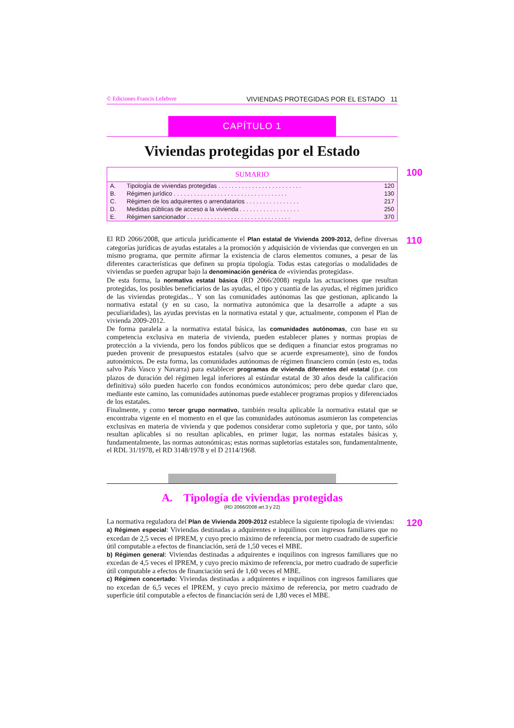© Ediciones Francis Lefebvre VIVIENDAS PROTEGIDAS POR EL ESTADO 11
CAPÍTULO 1
Viviendas protegidas por el Estado
100
| SUMARIO | | |
| --- | --- | --- |
| A. | Tipología de viviendas protegidas . . . . . . . . . . . . . . . . . . . . . . . . . | 120 |
| B. | Régimen jurídico . . . . . . . . . . . . . . . . . . . . . . . . . . . . . . . . . . | 130 |
| C. | Régimen de los adquirentes o arrendatarios . . . . . . . . . . . . . . . . | 217 |
| D. | Medidas públicas de acceso a la vivienda . . . . . . . . . . . . . . . . . . | 250 |
| E. | Régimen sancionador . . . . . . . . . . . . . . . . . . . . . . . . . . . . . . . | 370 |
110
El RD 2066/2008, que articula jurídicamente el Plan estatal de Vivienda 2009-2012, define diversas categorías jurídicas de ayudas estatales a la promoción y adquisición de viviendas que convergen en un mismo programa, que permite afirmar la existencia de claros elementos comunes, a pesar de las diferentes características que definen su propia tipología. Todas estas categorías o modalidades de viviendas se pueden agrupar bajo la denominación genérica de «viviendas protegidas».
De esta forma, la normativa estatal básica (RD 2066/2008) regula las actuaciones que resultan protegidas, los posibles beneficiarios de las ayudas, el tipo y cuantía de las ayudas, el régimen jurídico de las viviendas protegidas... Y son las comunidades autónomas las que gestionan, aplicando la normativa estatal (y en su caso, la normativa autonómica que la desarrolle a adapte a sus peculiaridades), las ayudas previstas en la normativa estatal y que, actualmente, componen el Plan de vivienda 2009-2012.
De forma paralela a la normativa estatal básica, las comunidades autónomas, con base en su competencia exclusiva en materia de vivienda, pueden establecer planes y normas propias de protección a la vivienda, pero los fondos públicos que se dediquen a financiar estos programas no pueden provenir de presupuestos estatales (salvo que se acuerde expresamente), sino de fondos autonómicos. De esta forma, las comunidades autónomas de régimen financiero común (esto es, todas salvo País Vasco y Navarra) para establecer programas de vivienda diferentes del estatal (p.e. con plazos de duración del régimen legal inferiores al estándar estatal de 30 años desde la calificación definitiva) sólo pueden hacerlo con fondos económicos autonómicos; pero debe quedar claro que, mediante este camino, las comunidades autónomas puede establecer programas propios y diferenciados de los estatales.
Finalmente, y como tercer grupo normativo, también resulta aplicable la normativa estatal que se encontraba vigente en el momento en el que las comunidades autónomas asumieron las competencias exclusivas en materia de vivienda y que podemos considerar como supletoria y que, por tanto, sólo resultan aplicables si no resultan aplicables, en primer lugar, las normas estatales básicas y, fundamentalmente, las normas autonómicas; estas normas supletorias estatales son, fundamentalmente, el RDL 31/1978, el RD 3148/1978 y el D 2114/1968.
A. Tipología de viviendas protegidas
(RD 2066/2008 art.3 y 22)
120
La normativa reguladora del Plan de Vivienda 2009-2012 establece la siguiente tipología de viviendas:
a) Régimen especial: Viviendas destinadas a adquirentes e inquilinos con ingresos familiares que no excedan de 2,5 veces el IPREM, y cuyo precio máximo de referencia, por metro cuadrado de superficie útil computable a efectos de financiación, será de 1,50 veces el MBE.
b) Régimen general: Viviendas destinadas a adquirentes e inquilinos con ingresos familiares que no excedan de 4,5 veces el IPREM, y cuyo precio máximo de referencia, por metro cuadrado de superficie útil computable a efectos de financiación será de 1,60 veces el MBE.
c) Régimen concertado: Viviendas destinadas a adquirentes e inquilinos con ingresos familiares que no excedan de 6,5 veces el IPREM, y cuyo precio máximo de referencia, por metro cuadrado de superficie útil computable a efectos de financiación será de 1,80 veces el MBE.